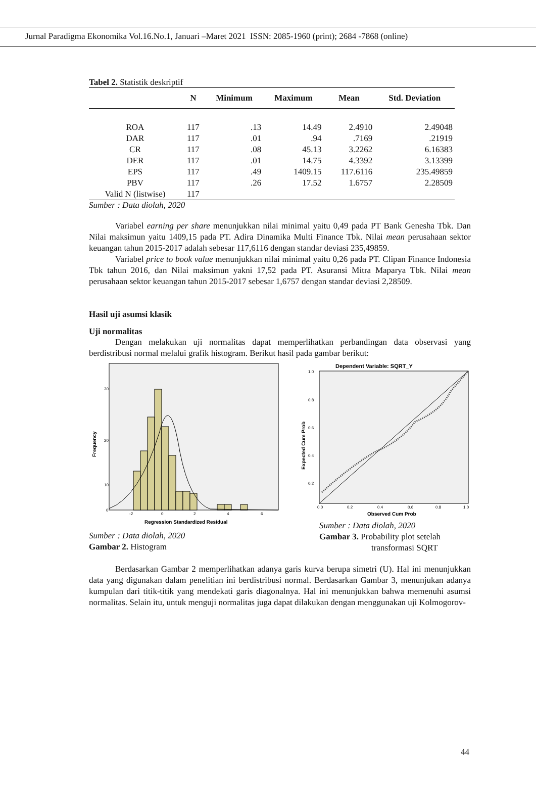Jurnal Paradigma Ekonomika Vol.16.No.1, Januari –Maret 2021 ISSN: 2085-1960 (print); 2684 -7868 (online)
Tabel 2. Statistik deskriptif
| | N | Minimum | Maximum | Mean | Std. Deviation |
| --- | --- | --- | --- | --- | --- |
| ROA | 117 | .13 | 14.49 | 2.4910 | 2.49048 |
| DAR | 117 | .01 | .94 | .7169 | .21919 |
| CR | 117 | .08 | 45.13 | 3.2262 | 6.16383 |
| DER | 117 | .01 | 14.75 | 4.3392 | 3.13399 |
| EPS | 117 | .49 | 1409.15 | 117.6116 | 235.49859 |
| PBV | 117 | .26 | 17.52 | 1.6757 | 2.28509 |
| Valid N (listwise) | 117 | | | | |
Sumber : Data diolah, 2020
Variabel earning per share menunjukkan nilai minimal yaitu 0,49 pada PT Bank Genesha Tbk. Dan Nilai maksimun yaitu 1409,15 pada PT. Adira Dinamika Multi Finance Tbk. Nilai mean perusahaan sektor keuangan tahun 2015-2017 adalah sebesar 117,6116 dengan standar deviasi 235,49859.
Variabel price to book value menunjukkan nilai minimal yaitu 0,26 pada PT. Clipan Finance Indonesia Tbk tahun 2016, dan Nilai maksimun yakni 17,52 pada PT. Asuransi Mitra Maparya Tbk. Nilai mean perusahaan sektor keuangan tahun 2015-2017 sebesar 1,6757 dengan standar deviasi 2,28509.
Hasil uji asumsi klasik
Uji normalitas
Dengan melakukan uji normalitas dapat memperlihatkan perbandingan data observasi yang berdistribusi normal melalui grafik histogram. Berikut hasil pada gambar berikut:
30
20
10
0
-2
0
2
4
6
Regression Standardized Residual
Frequency
Sumber : Data diolah, 2020
Gambar 2. Histogram
Dependent Variable: SQRT_Y
1.0
0.8
0.6
0.4
0.2
0.0
0.2
0.4
0.6
0.8
1.0
Observed Cum Prob
Expected Cum Prob
Sumber : Data diolah, 2020
Gambar 3. Probability plot setelah
transformasi SQRT
Berdasarkan Gambar 2 memperlihatkan adanya garis kurva berupa simetri (U). Hal ini menunjukkan data yang digunakan dalam penelitian ini berdistribusi normal. Berdasarkan Gambar 3, menunjukan adanya kumpulan dari titik-titik yang mendekati garis diagonalnya. Hal ini menunjukkan bahwa memenuhi asumsi normalitas. Selain itu, untuk menguji normalitas juga dapat dilakukan dengan menggunakan uji Kolmogorov-
44